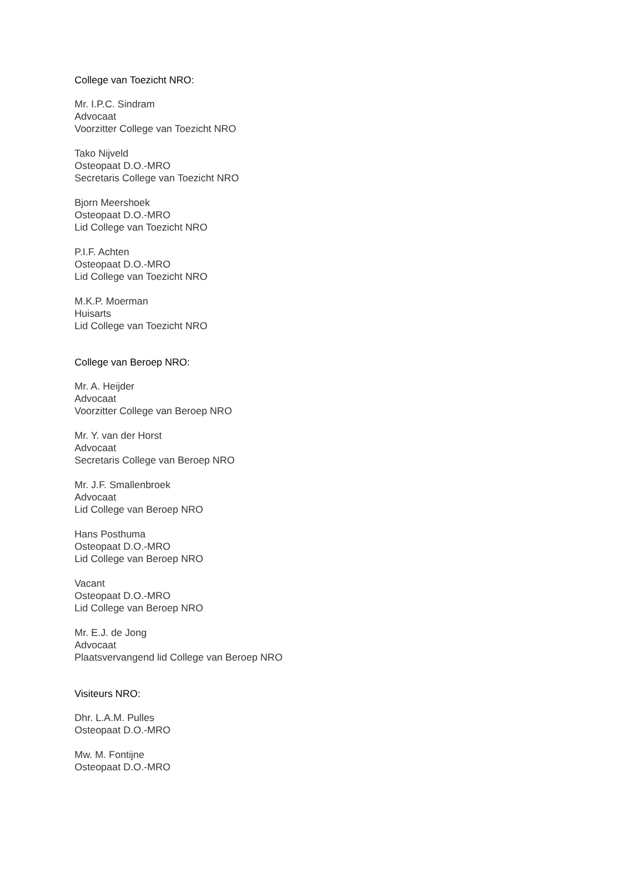College van Toezicht NRO:
Mr. I.P.C. Sindram
Advocaat
Voorzitter College van Toezicht NRO
Tako Nijveld
Osteopaat D.O.-MRO
Secretaris College van Toezicht NRO
Bjorn Meershoek
Osteopaat D.O.-MRO
Lid College van Toezicht NRO
P.I.F. Achten
Osteopaat D.O.-MRO
Lid College van Toezicht NRO
M.K.P. Moerman
Huisarts
Lid College van Toezicht NRO
College van Beroep NRO:
Mr. A. Heijder
Advocaat
Voorzitter College van Beroep NRO
Mr. Y. van der Horst
Advocaat
Secretaris College van Beroep NRO
Mr. J.F. Smallenbroek
Advocaat
Lid College van Beroep NRO
Hans Posthuma
Osteopaat D.O.-MRO
Lid College van Beroep NRO
Vacant
Osteopaat D.O.-MRO
Lid College van Beroep NRO
Mr. E.J. de Jong
Advocaat
Plaatsvervangend lid College van Beroep NRO
Visiteurs NRO:
Dhr. L.A.M. Pulles
Osteopaat D.O.-MRO
Mw. M. Fontijne
Osteopaat D.O.-MRO